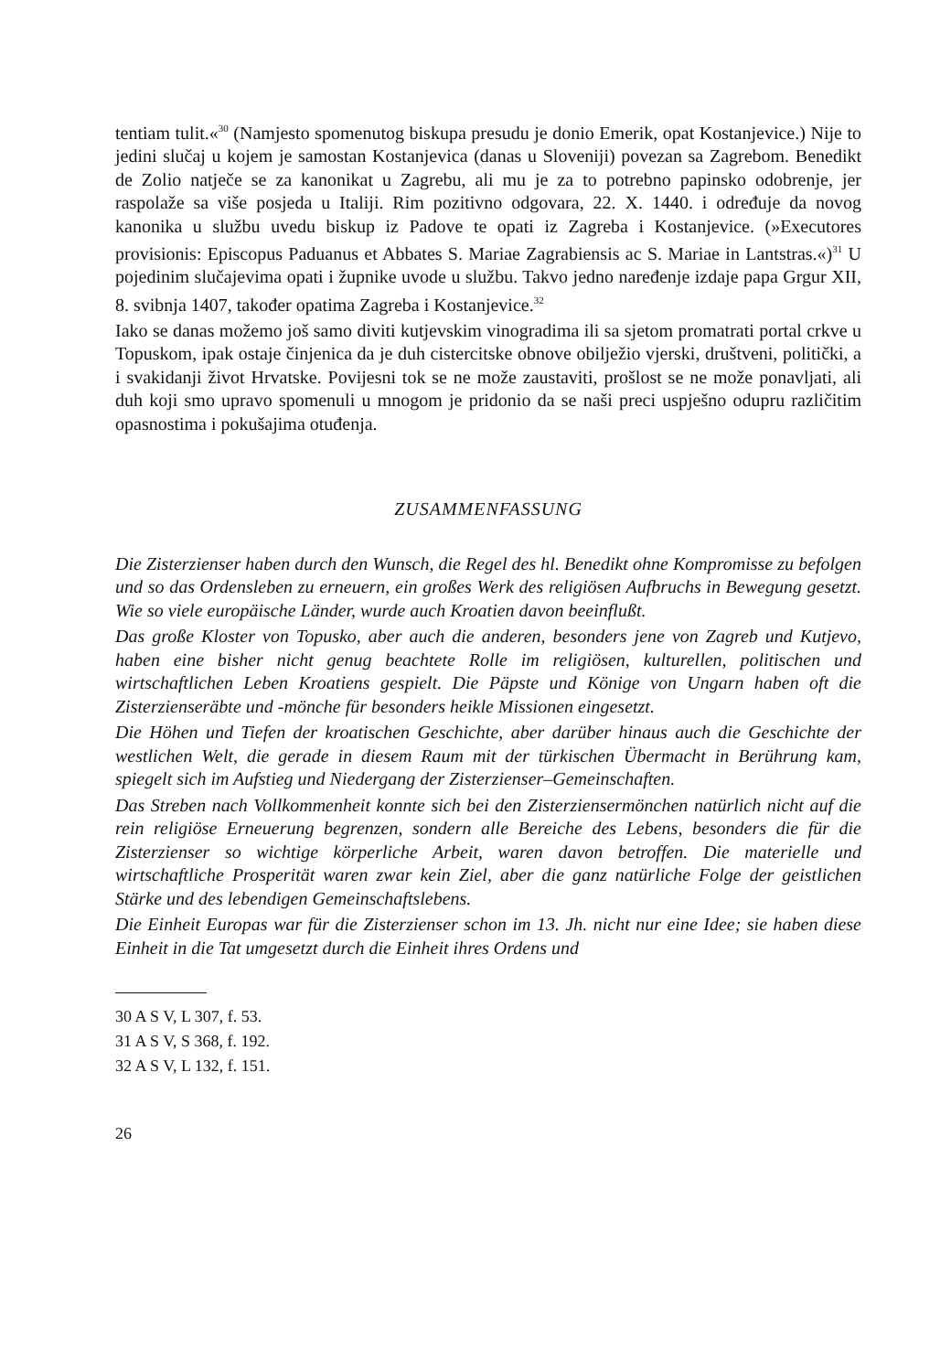tentiam tulit.«<sup>30</sup> (Namjesto spomenutog biskupa presudu je donio Emerik, opat Kostanjevice.) Nije to jedini slučaj u kojem je samostan Kostanjevica (danas u Sloveniji) povezan sa Zagrebom. Benedikt de Zolio natječe se za kanonikat u Zagrebu, ali mu je za to potrebno papinsko odobrenje, jer raspolaže sa više posjeda u Italiji. Rim pozitivno odgovara, 22. X. 1440. i određuje da novog kanonika u službu uvedu biskup iz Padove te opati iz Zagreba i Kostanjevice. (»Executores provisionis: Episcopus Paduanus et Abbates S. Mariae Zagrabiensis ac S. Mariae in Lantstras.«)<sup>31</sup> U pojedinim slučajevima opati i župnike uvode u službu. Takvo jedno naređenje izdaje papa Grgur XII, 8. svibnja 1407, također opatima Zagreba i Kostanjevice.<sup>32</sup>
Iako se danas možemo još samo diviti kutjevskim vinogradima ili sa sjetom promatrati portal crkve u Topuskom, ipak ostaje činjenica da je duh cistercitske obnove obilježio vjerski, društveni, politički, a i svakidanji život Hrvatske. Povijesni tok se ne može zaustaviti, prošlost se ne može ponavljati, ali duh koji smo upravo spomenuli u mnogom je pridonio da se naši preci uspješno odupru različitim opasnostima i pokušajima otuđenja.
ZUSAMMENFASSUNG
Die Zisterzienser haben durch den Wunsch, die Regel des hl. Benedikt ohne Kompromisse zu befolgen und so das Ordensleben zu erneuern, ein großes Werk des religiösen Aufbruchs in Bewegung gesetzt. Wie so viele europäische Länder, wurde auch Kroatien davon beeinflußt.
Das große Kloster von Topusko, aber auch die anderen, besonders jene von Zagreb und Kutjevo, haben eine bisher nicht genug beachtete Rolle im religiösen, kulturellen, politischen und wirtschaftlichen Leben Kroatiens gespielt. Die Päpste und Könige von Ungarn haben oft die Zisterzienseräbte und -mönche für besonders heikle Missionen eingesetzt.
Die Höhen und Tiefen der kroatischen Geschichte, aber darüber hinaus auch die Geschichte der westlichen Welt, die gerade in diesem Raum mit der türkischen Übermacht in Berührung kam, spiegelt sich im Aufstieg und Niedergang der Zisterzienser–Gemeinschaften.
Das Streben nach Vollkommenheit konnte sich bei den Zisterziensermönchen natürlich nicht auf die rein religiöse Erneuerung begrenzen, sondern alle Bereiche des Lebens, besonders die für die Zisterzienser so wichtige körperliche Arbeit, waren davon betroffen. Die materielle und wirtschaftliche Prosperität waren zwar kein Ziel, aber die ganz natürliche Folge der geistlichen Stärke und des lebendigen Gemeinschaftslebens.
Die Einheit Europas war für die Zisterzienser schon im 13. Jh. nicht nur eine Idee; sie haben diese Einheit in die Tat umgesetzt durch die Einheit ihres Ordens und
30 A S V, L 307, f. 53.
31 A S V, S 368, f. 192.
32 A S V, L 132, f. 151.
26